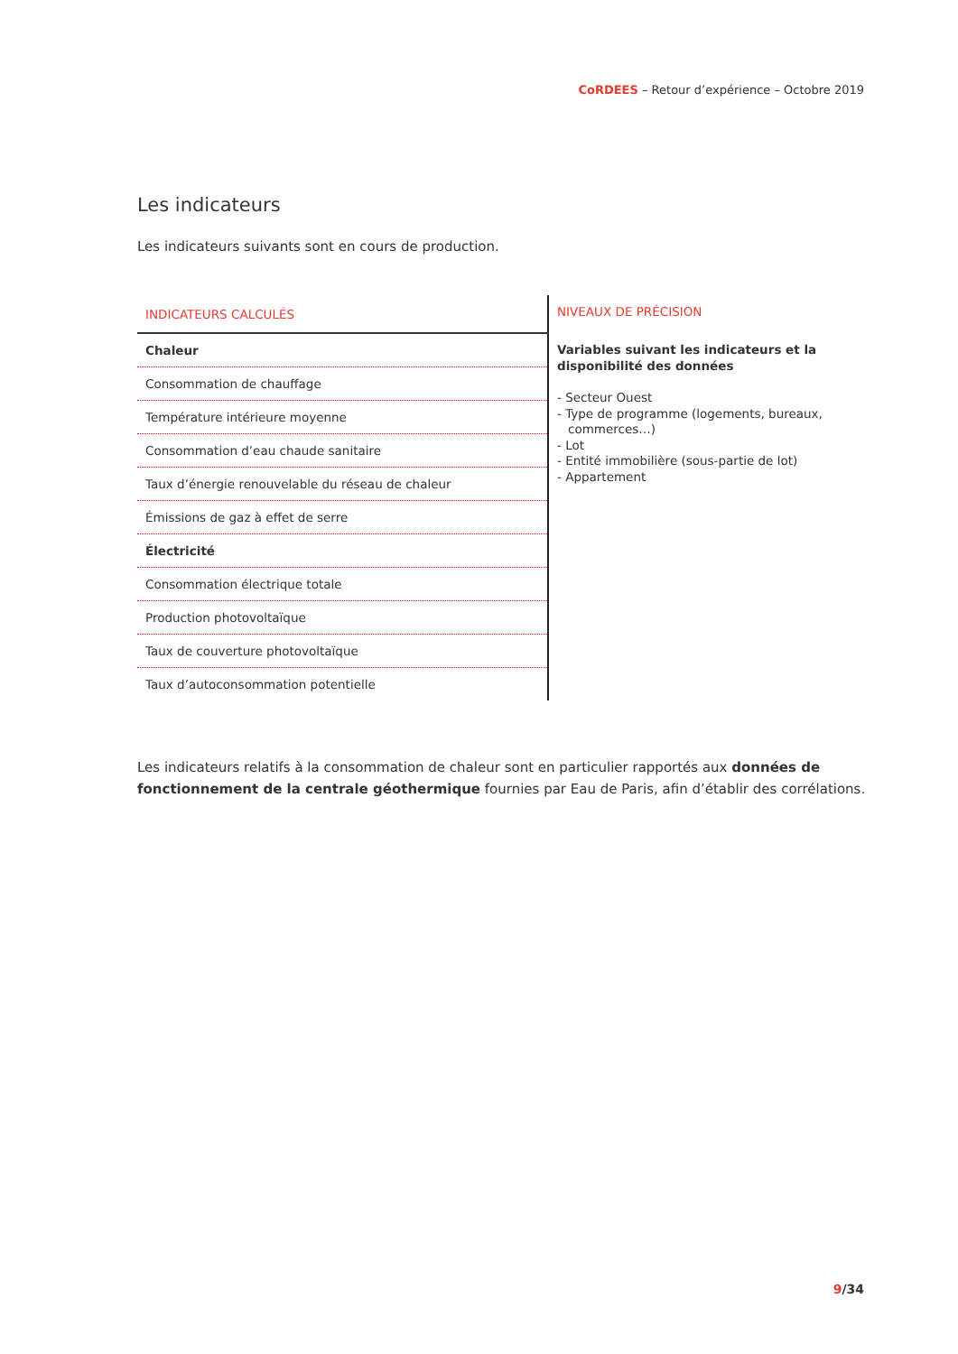CoRDEES – Retour d’expérience – Octobre 2019
Les indicateurs
Les indicateurs suivants sont en cours de production.
| INDICATEURS CALCULÉS | NIVEAUX DE PRÉCISION |
| --- | --- |
| Chaleur | Variables suivant les indicateurs et la disponibilité des données - Secteur Ouest - Type de programme (logements, bureaux, commerces…) - Lot - Entité immobilière (sous-partie de lot) - Appartement |
| Consommation de chauffage | |
| Température intérieure moyenne | |
| Consommation d’eau chaude sanitaire | |
| Taux d’énergie renouvelable du réseau de chaleur | |
| Émissions de gaz à effet de serre | |
| Électricité | |
| Consommation électrique totale | |
| Production photovoltaïque | |
| Taux de couverture photovoltaïque | |
| Taux d’autoconsommation potentielle | |
Les indicateurs relatifs à la consommation de chaleur sont en particulier rapportés aux données de fonctionnement de la centrale géothermique fournies par Eau de Paris, afin d’établir des corrélations.
9/34